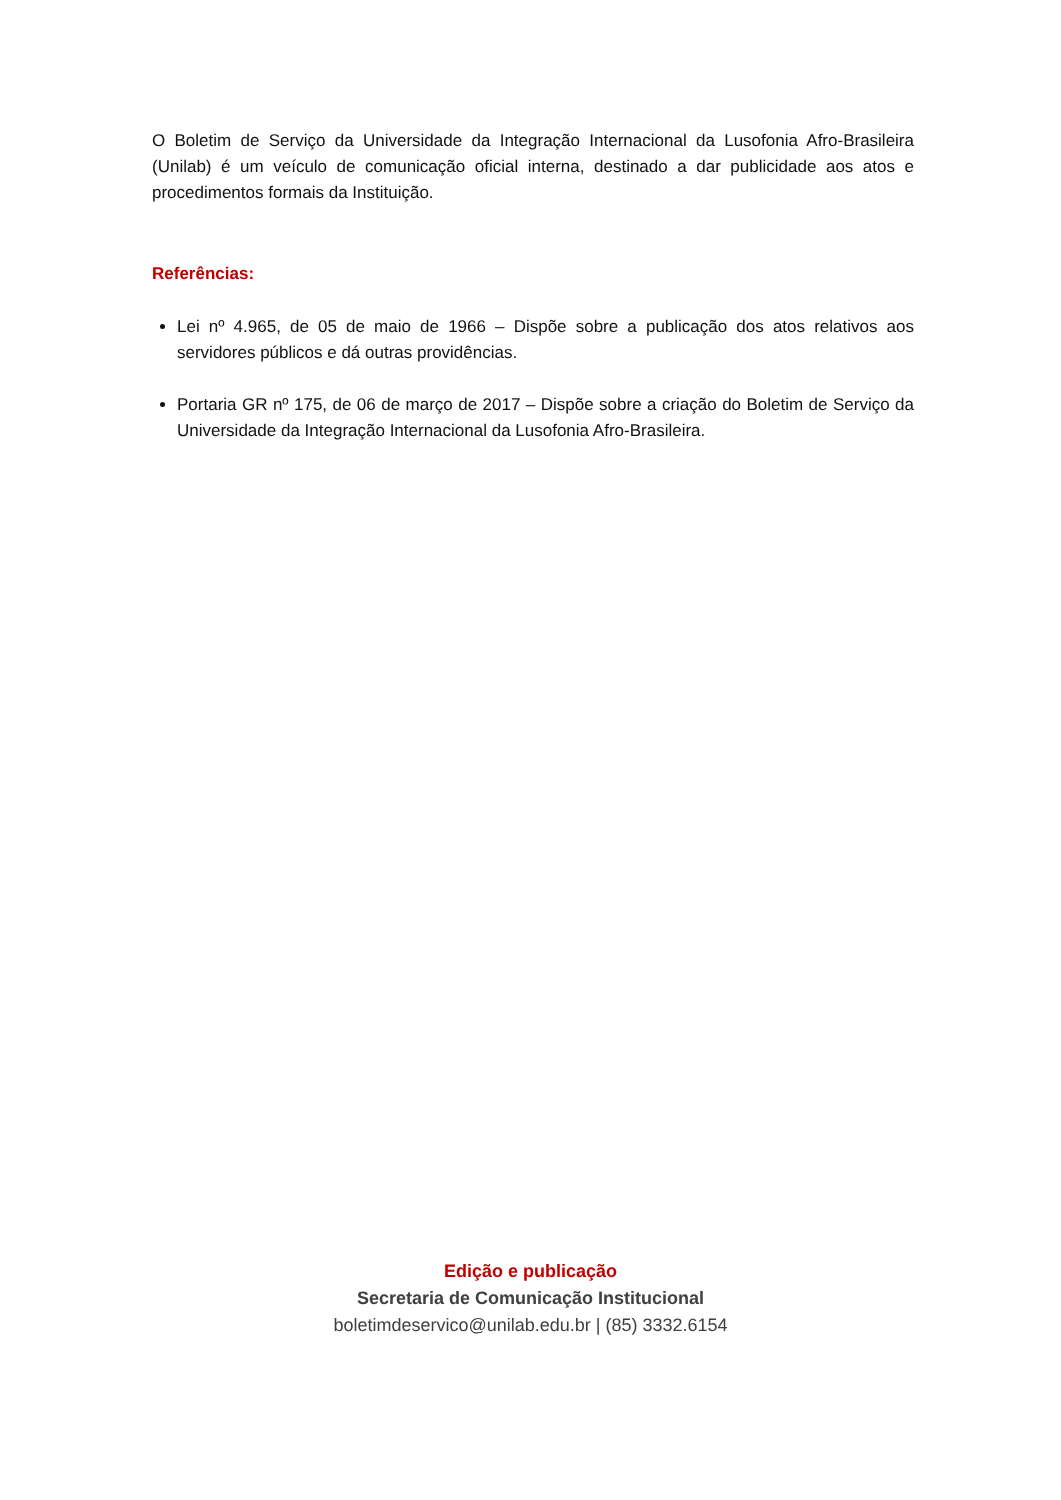O Boletim de Serviço da Universidade da Integração Internacional da Lusofonia Afro-Brasileira (Unilab) é um veículo de comunicação oficial interna, destinado a dar publicidade aos atos e procedimentos formais da Instituição.
Referências:
Lei nº 4.965, de 05 de maio de 1966 – Dispõe sobre a publicação dos atos relativos aos servidores públicos e dá outras providências.
Portaria GR nº 175, de 06 de março de 2017 – Dispõe sobre a criação do Boletim de Serviço da Universidade da Integração Internacional da Lusofonia Afro-Brasileira.
Edição e publicação
Secretaria de Comunicação Institucional
boletimdeservico@unilab.edu.br | (85) 3332.6154